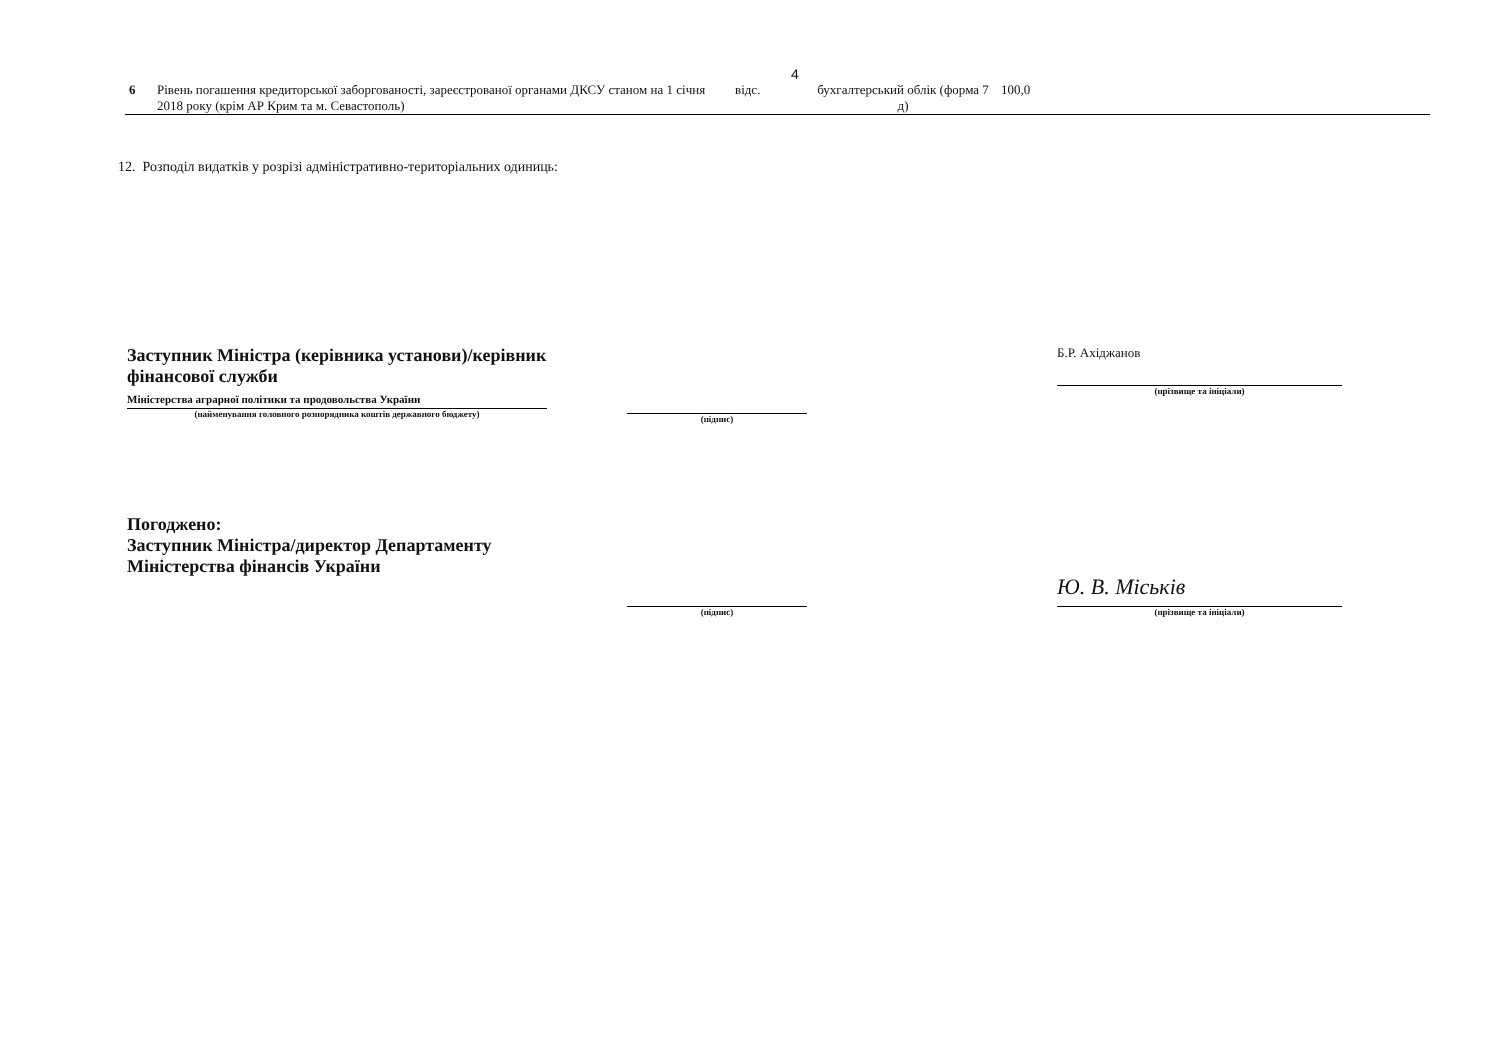4
| 6 | Рівень погашення кредиторської заборгованості, зареєстрованої органами ДКСУ станом на 1 січня 2018 року (крім АР Крим та м. Севастополь) | відс. | бухгалтерський облік (форма 7 д) | 100,0 |
12. Розподіл видатків у розрізі адміністративно-територіальних одиниць:
Заступник Міністра (керівника установи)/керівник фінансової служби
Міністерства аграрної політики та продовольства України
(найменування головного розпорядника коштів державного бюджету)
(підпис)
Б.Р. Ахіджанов
(прізвище та ініціали)
Погоджено:
Заступник Міністра/директор Департаменту Міністерства фінансів України
(підпис)
Ю. В. Міськів
(прізвище та ініціали)